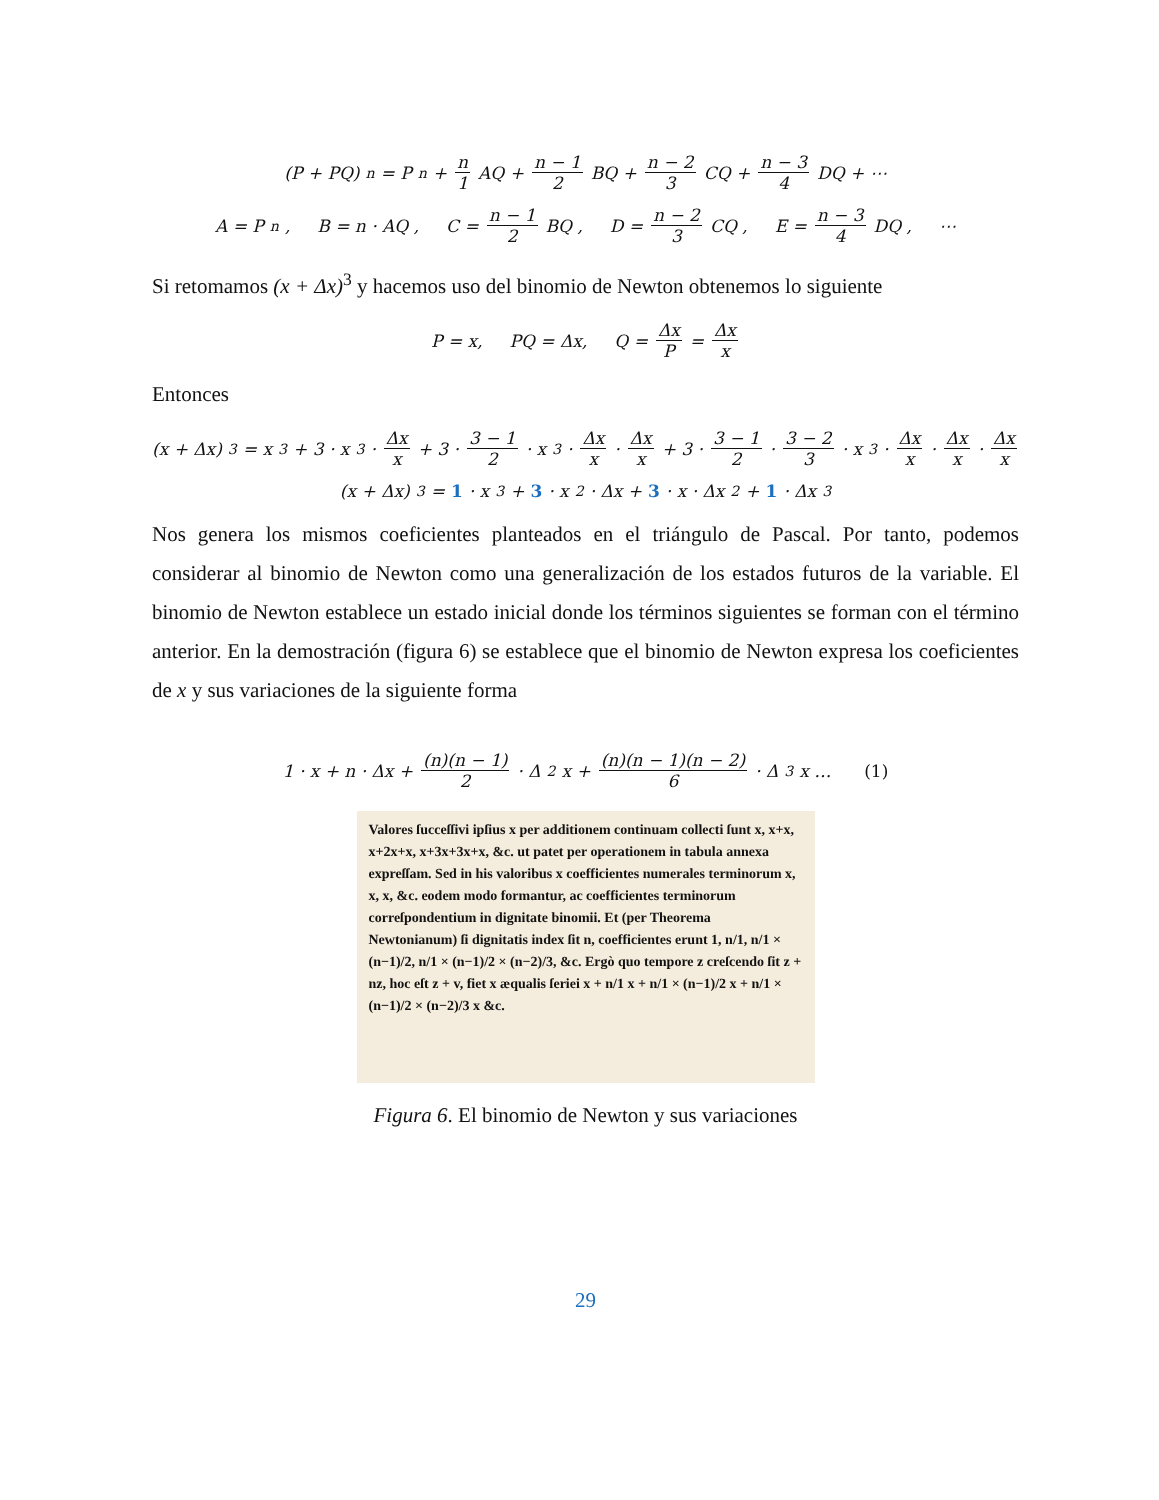(P + PQ)<sup>n</sup> = P<sup>n</sup> + n 1 AQ + n − 1 2 BQ + n − 2 3 CQ + n − 3 4 DQ + ⋯
A = P<sup>n</sup> , B = n · AQ , C = n − 1 2 BQ , D = n − 2 3 CQ , E = n − 3 4 DQ , ⋯
Si retomamos (x + Δx)<sup>3</sup> y hacemos uso del binomio de Newton obtenemos lo siguiente
P = x, PQ = Δx, Q = Δx P = Δx x
Entonces
(x + Δx)<sup>3</sup> = x<sup>3</sup> + 3 · x<sup>3</sup> · Δx x + 3 · 3 − 1 2 · x<sup>3</sup> · Δx x · Δx x + 3 · 3 − 1 2 · 3 − 2 3 · x<sup>3</sup> · Δx x · Δx x · Δx x
(x + Δx)<sup>3</sup> = 1 · x<sup>3</sup> + 3 · x<sup>2</sup> · Δx + 3 · x · Δx<sup>2</sup> + 1 · Δx<sup>3</sup>
Nos genera los mismos coeficientes planteados en el triángulo de Pascal. Por tanto, podemos considerar al binomio de Newton como una generalización de los estados futuros de la variable. El binomio de Newton establece un estado inicial donde los términos siguientes se forman con el término anterior. En la demostración (figura 6) se establece que el binomio de Newton expresa los coeficientes de x y sus variaciones de la siguiente forma
1 · x + n · Δx + (n)(n − 1) 2 · Δ<sup>2</sup>x + (n)(n − 1)(n − 2) 6 · Δ<sup>3</sup>x … (1)
Valores ſucceſſivi ipſius x per additionem continuam collecti ſunt x, x+x, x+2x+x, x+3x+3x+x, &c. ut patet per operationem in tabula annexa expreſſam. Sed in his valoribus x coefficientes numerales terminorum x, x, x, &c. eodem modo formantur, ac coefficientes terminorum correſpondentium in dignitate binomii. Et (per Theorema Newtonianum) ſi dignitatis index ſit n, coefficientes erunt 1, n/1, n/1 × (n−1)/2, n/1 × (n−1)/2 × (n−2)/3, &c. Ergò quo tempore z creſcendo ſit z + nz, hoc eſt z + v, fiet x æqualis ſeriei x + n/1 x + n/1 × (n−1)/2 x + n/1 × (n−1)/2 × (n−2)/3 x &c.
Figura 6. El binomio de Newton y sus variaciones
29